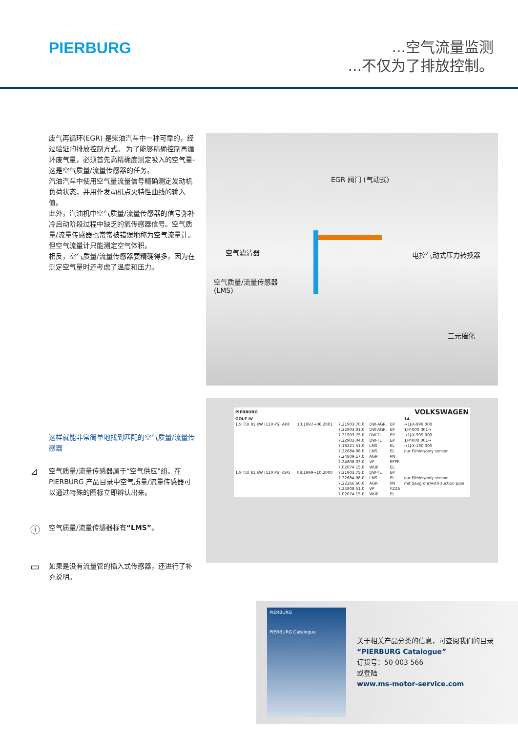PIERBURG
...空气流量监测
...不仅为了排放控制。
废气再循环(EGR) 是柴油汽车中一种可靠的，经过验证的排放控制方式。 为了能够精确控制再循环废气量，必须首先高精确度测定吸入的空气量-这是空气质量/流量传感器的任务。
汽油汽车中使用空气量流量信号精确测定发动机负荷状态，并用作发动机点火特性曲线的输入值。
此外，汽油机中空气质量/流量传感器的信号弥补冷启动阶段过程中缺乏的氧传感器信号。空气质量/流量传感器也常常被错误地称为空气流量计。
但空气流量计只能测定空气体积。
相反，空气质量/流量传感器要精确得多，因为在测定空气量时还考虑了温度和压力。
EGR 阀门 (气动式)
空气滤清器 电控气动式压力转换器
空气质量/流量传感器
(LMS)
三元催化
这样就能非常简单地找到匹配的空气质量/流量传感器
⊿
空气质量/流量传感器属于“空气供应”组。在 PIERBURG 产品目录中空气质量/流量传感器可以通过特殊的图标立即辨认出来。
ⓘ
空气质量/流量传感器标有“LMS”。
▭
如果是没有流量管的插入式传感器，还进行了补充说明。
| PIERBURG | | | VOLKSWAGEN | | |
| --- | --- | --- | --- | --- | --- |
| GOLF IV | | | | | 14 |
| 1.9 TDI 81 kW (110 PS) AHF | 10.1997→06.2001 | 7.21903.70.0 | DW-AGR | EP | →1J-X-999 000 |
| | | 7.22903.01.0 | DW-AGR | EP | 1J-Y-000 001→ |
| | | 7.21903.75.0 | DW-TL | EP | →1J-X-999 000 |
| | | 7.22903.04.0 | DW-TL | EP | 1J-Y-000 001→ |
| | | 7.18221.51.0 | LMS | EL | →1J-X-180 000 |
| | | 7.22684.08.0 | LMS | EL | nur Fühler/only sensor |
| | | 7.24809.17.0 | AGR | PN | |
| | | 7.24808.03.0 | VP | EFPR | |
| | | 7.02074.15.0 | WUP | EL | |
| 1.9 TDI 81 kW (110 PS) AVG | 08.1999→10.2000 | 7.21903.75.0 | DW-TL | EP | |
| | | 7.22684.08.0 | LMS | EL | nur Fühler/only sensor |
| | | 7.22266.60.0 | AGR | PN | mit Saugrohr/with suction pipe |
| | | 7.24808.51.0 | VP | FZZA | |
| | | 7.02074.15.0 | WUP | EL | |
PIERBURG
PIERBURG Catalogue
关于相关产品分类的信息，可查阅我们的目录
“PIERBURG Catalogue”
订货号：50 003 566
或登陆
www.ms-motor-service.com